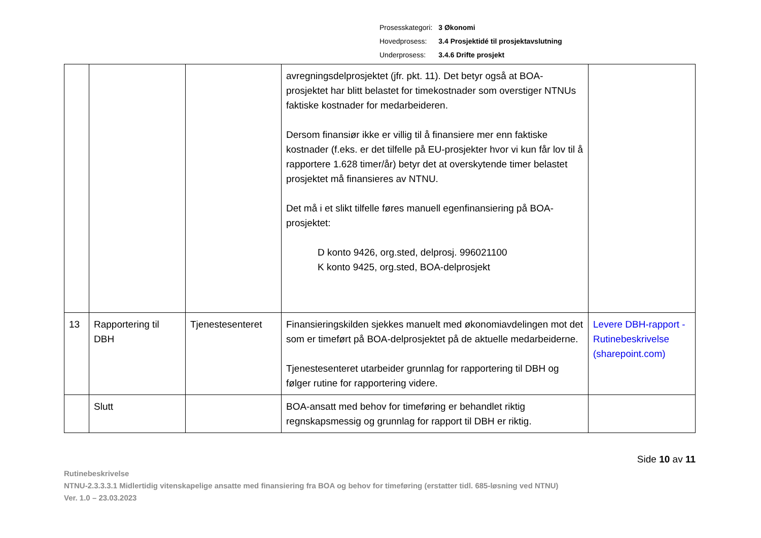| Prosesskategori: | 3 Økonomi |
| Hovedprosess: | 3.4 Prosjektidé til prosjektavslutning |
| Underprosess: | 3.4.6 Drifte prosjekt |
| | | | avregningsdelprosjektet (jfr. pkt. 11). Det betyr også at BOA-prosjektet har blitt belastet for timekostnader som overstiger NTNUs faktiske kostnader for medarbeideren. Dersom finansiør ikke er villig til å finansiere mer enn faktiske kostnader (f.eks. er det tilfelle på EU-prosjekter hvor vi kun får lov til å rapportere 1.628 timer/år) betyr det at overskytende timer belastet prosjektet må finansieres av NTNU. Det må i et slikt tilfelle føres manuell egenfinansiering på BOA-prosjektet: D konto 9426, org.sted, delprosj. 996021100 K konto 9425, org.sted, BOA-delprosjekt | |
| 13 | Rapportering til DBH | Tjenestesenteret | Finansieringskilden sjekkes manuelt med økonomiavdelingen mot det som er timeført på BOA-delprosjektet på de aktuelle medarbeiderne. Tjenestesenteret utarbeider grunnlag for rapportering til DBH og følger rutine for rapportering videre. | Levere DBH-rapport - Rutinebeskrivelse (sharepoint.com) |
| | Slutt | | BOA-ansatt med behov for timeføring er behandlet riktig regnskapsmessig og grunnlag for rapport til DBH er riktig. | |
Side 10 av 11
Rutinebeskrivelse
NTNU-2.3.3.3.1 Midlertidig vitenskapelige ansatte med finansiering fra BOA og behov for timeføring (erstatter tidl. 685-løsning ved NTNU)
Ver. 1.0 – 23.03.2023